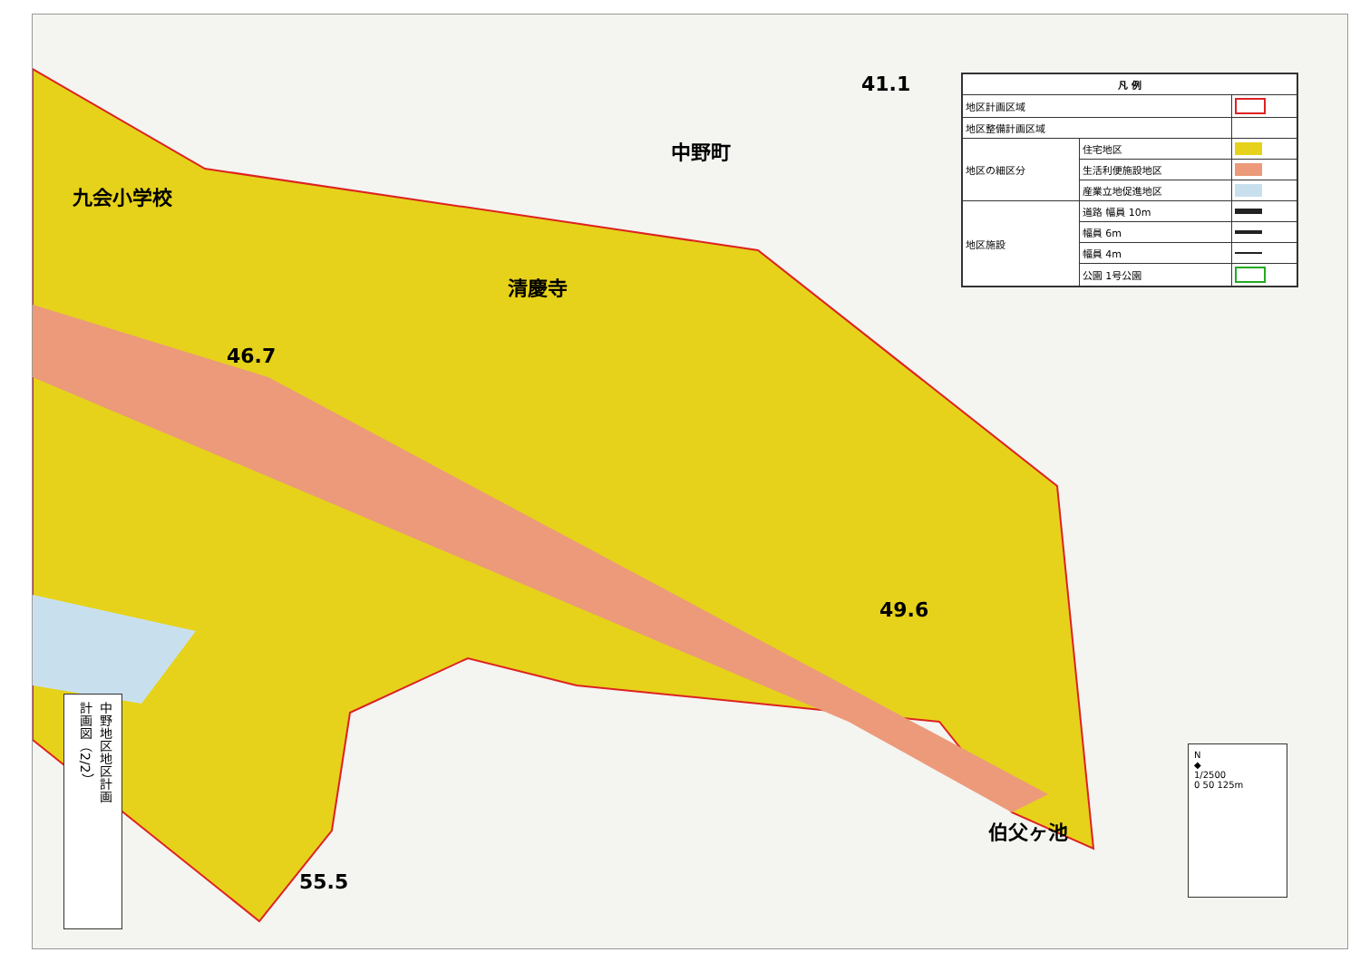九会小学校
清慶寺
中野町
伯父ヶ池
41.1
46.7
49.6
55.5
中野地区地区計画
計画図（2/2）
| 凡 例 | | |
| --- | --- | --- |
| 地区計画区域 | | |
| 地区整備計画区域 | | |
| 地区の細区分 | 住宅地区 | |
| | 生活利便施設地区 | |
| | 産業立地促進地区 | |
| 地区施設 | 道路 幅員 10m | |
| | 幅員 6m | |
| | 幅員 4m | |
| | 公園 1号公園 | |
N
◆
1/2500
0 50 125m